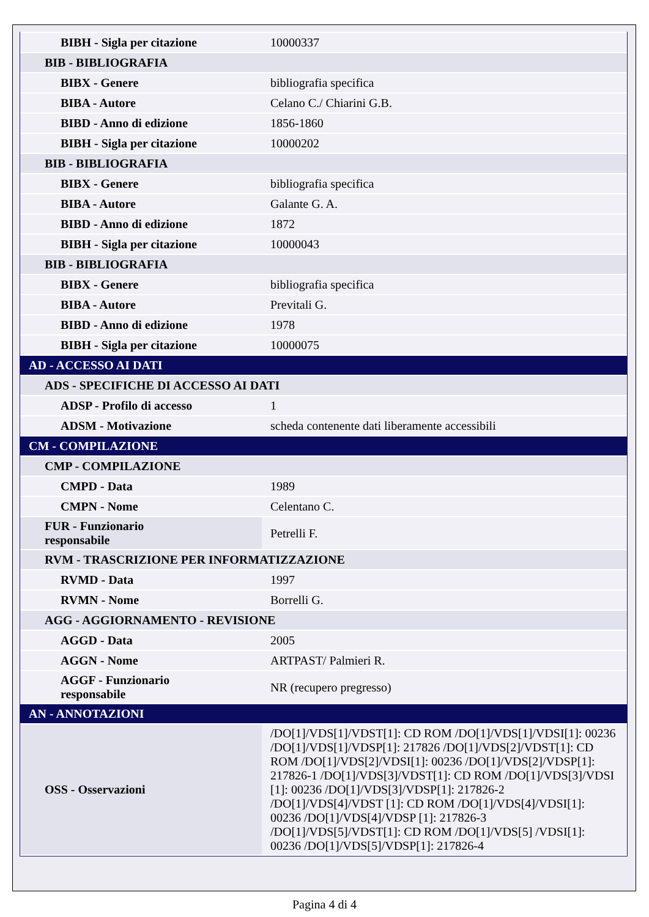| BIBH - Sigla per citazione | 10000337 |
| BIB - BIBLIOGRAFIA | |
| BIBX - Genere | bibliografia specifica |
| BIBA - Autore | Celano C./ Chiarini G.B. |
| BIBD - Anno di edizione | 1856-1860 |
| BIBH - Sigla per citazione | 10000202 |
| BIB - BIBLIOGRAFIA | |
| BIBX - Genere | bibliografia specifica |
| BIBA - Autore | Galante G. A. |
| BIBD - Anno di edizione | 1872 |
| BIBH - Sigla per citazione | 10000043 |
| BIB - BIBLIOGRAFIA | |
| BIBX - Genere | bibliografia specifica |
| BIBA - Autore | Previtali G. |
| BIBD - Anno di edizione | 1978 |
| BIBH - Sigla per citazione | 10000075 |
| AD - ACCESSO AI DATI | |
| ADS - SPECIFICHE DI ACCESSO AI DATI | |
| ADSP - Profilo di accesso | 1 |
| ADSM - Motivazione | scheda contenente dati liberamente accessibili |
| CM - COMPILAZIONE | |
| CMP - COMPILAZIONE | |
| CMPD - Data | 1989 |
| CMPN - Nome | Celentano C. |
| FUR - Funzionario responsabile | Petrelli F. |
| RVM - TRASCRIZIONE PER INFORMATIZZAZIONE | |
| RVMD - Data | 1997 |
| RVMN - Nome | Borrelli G. |
| AGG - AGGIORNAMENTO - REVISIONE | |
| AGGD - Data | 2005 |
| AGGN - Nome | ARTPAST/ Palmieri R. |
| AGGF - Funzionario responsabile | NR (recupero pregresso) |
| AN - ANNOTAZIONI | |
| OSS - Osservazioni | /DO[1]/VDS[1]/VDST[1]: CD ROM /DO[1]/VDS[1]/VDSI[1]: 00236 /DO[1]/VDS[1]/VDSP[1]: 217826 /DO[1]/VDS[2]/VDST[1]: CD ROM /DO[1]/VDS[2]/VDSI[1]: 00236 /DO[1]/VDS[2]/VDSP[1]: 217826-1 /DO[1]/VDS[3]/VDST[1]: CD ROM /DO[1]/VDS[3]/VDSI [1]: 00236 /DO[1]/VDS[3]/VDSP[1]: 217826-2 /DO[1]/VDS[4]/VDST [1]: CD ROM /DO[1]/VDS[4]/VDSI[1]: 00236 /DO[1]/VDS[4]/VDSP [1]: 217826-3 /DO[1]/VDS[5]/VDST[1]: CD ROM /DO[1]/VDS[5] /VDSI[1]: 00236 /DO[1]/VDS[5]/VDSP[1]: 217826-4 |
Pagina 4 di 4